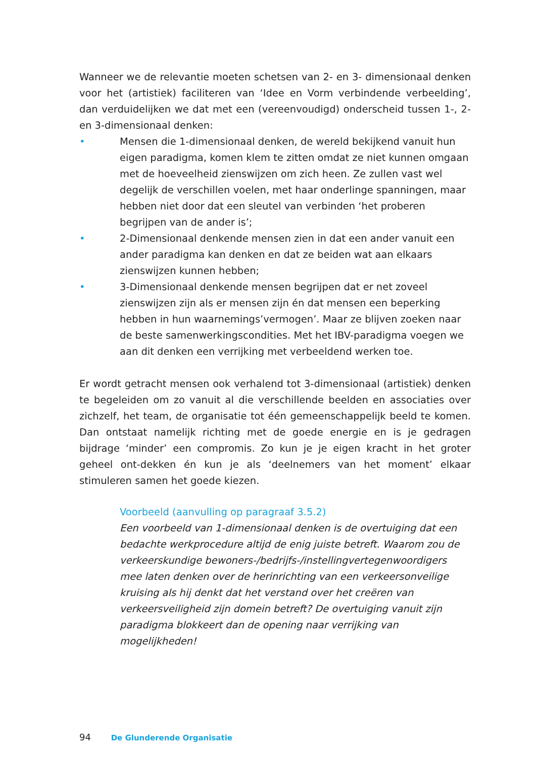Wanneer we de relevantie moeten schetsen van 2- en 3- dimensionaal denken voor het (artistiek) faciliteren van ‘Idee en Vorm verbindende verbeelding’, dan verduidelijken we dat met een (vereenvoudigd) onderscheid tussen 1-, 2- en 3-dimensionaal denken:
• Mensen die 1-dimensionaal denken, de wereld bekijkend vanuit hun eigen paradigma, komen klem te zitten omdat ze niet kunnen omgaan met de hoeveelheid zienswijzen om zich heen. Ze zullen vast wel degelijk de verschillen voelen, met haar onderlinge spanningen, maar hebben niet door dat een sleutel van verbinden ‘het proberen begrijpen van de ander is’;
• 2-Dimensionaal denkende mensen zien in dat een ander vanuit een ander paradigma kan denken en dat ze beiden wat aan elkaars zienswijzen kunnen hebben;
• 3-Dimensionaal denkende mensen begrijpen dat er net zoveel zienswijzen zijn als er mensen zijn én dat mensen een beperking hebben in hun waarnemings’vermogen’. Maar ze blijven zoeken naar de beste samenwerkingscondities. Met het IBV-paradigma voegen we aan dit denken een verrijking met verbeeldend werken toe.
Er wordt getracht mensen ook verhalend tot 3-dimensionaal (artistiek) denken te begeleiden om zo vanuit al die verschillende beelden en associaties over zichzelf, het team, de organisatie tot één gemeenschappelijk beeld te komen. Dan ontstaat namelijk richting met de goede energie en is je gedragen bijdrage ‘minder’ een compromis. Zo kun je je eigen kracht in het groter geheel ont-dekken én kun je als ‘deelnemers van het moment’ elkaar stimuleren samen het goede kiezen.
Voorbeeld (aanvulling op paragraaf 3.5.2)
Een voorbeeld van 1-dimensionaal denken is de overtuiging dat een bedachte werkprocedure altijd de enig juiste betreft. Waarom zou de verkeerskundige bewoners-/bedrijfs-/instellingvertegenwoordigers mee laten denken over de herinrichting van een verkeersonveilige kruising als hij denkt dat het verstand over het creëren van verkeersveiligheid zijn domein betreft? De overtuiging vanuit zijn paradigma blokkeert dan de opening naar verrijking van mogelijkheden!
94 De Glunderende Organisatie